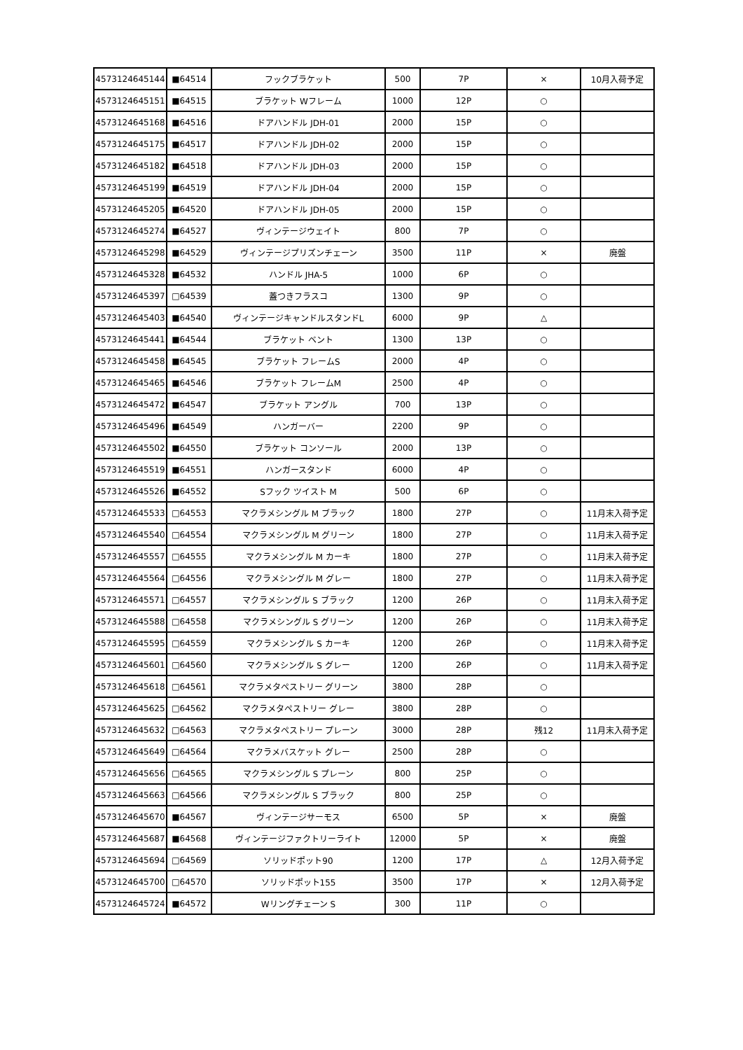| 4573124645144 | ■64514 | フックブラケット | 500 | 7P | × | 10月入荷予定 |
| 4573124645151 | ■64515 | ブラケット Wフレーム | 1000 | 12P | ○ | |
| 4573124645168 | ■64516 | ドアハンドル JDH-01 | 2000 | 15P | ○ | |
| 4573124645175 | ■64517 | ドアハンドル JDH-02 | 2000 | 15P | ○ | |
| 4573124645182 | ■64518 | ドアハンドル JDH-03 | 2000 | 15P | ○ | |
| 4573124645199 | ■64519 | ドアハンドル JDH-04 | 2000 | 15P | ○ | |
| 4573124645205 | ■64520 | ドアハンドル JDH-05 | 2000 | 15P | ○ | |
| 4573124645274 | ■64527 | ヴィンテージウェイト | 800 | 7P | ○ | |
| 4573124645298 | ■64529 | ヴィンテージプリズンチェーン | 3500 | 11P | × | 廃盤 |
| 4573124645328 | ■64532 | ハンドル JHA-5 | 1000 | 6P | ○ | |
| 4573124645397 | □64539 | 蓋つきフラスコ | 1300 | 9P | ○ | |
| 4573124645403 | ■64540 | ヴィンテージキャンドルスタンドL | 6000 | 9P | △ | |
| 4573124645441 | ■64544 | ブラケット ベント | 1300 | 13P | ○ | |
| 4573124645458 | ■64545 | ブラケット フレームS | 2000 | 4P | ○ | |
| 4573124645465 | ■64546 | ブラケット フレームM | 2500 | 4P | ○ | |
| 4573124645472 | ■64547 | ブラケット アングル | 700 | 13P | ○ | |
| 4573124645496 | ■64549 | ハンガーバー | 2200 | 9P | ○ | |
| 4573124645502 | ■64550 | ブラケット コンソール | 2000 | 13P | ○ | |
| 4573124645519 | ■64551 | ハンガースタンド | 6000 | 4P | ○ | |
| 4573124645526 | ■64552 | Sフック ツイスト M | 500 | 6P | ○ | |
| 4573124645533 | □64553 | マクラメシングル M ブラック | 1800 | 27P | ○ | 11月末入荷予定 |
| 4573124645540 | □64554 | マクラメシングル M グリーン | 1800 | 27P | ○ | 11月末入荷予定 |
| 4573124645557 | □64555 | マクラメシングル M カーキ | 1800 | 27P | ○ | 11月末入荷予定 |
| 4573124645564 | □64556 | マクラメシングル M グレー | 1800 | 27P | ○ | 11月末入荷予定 |
| 4573124645571 | □64557 | マクラメシングル S ブラック | 1200 | 26P | ○ | 11月末入荷予定 |
| 4573124645588 | □64558 | マクラメシングル S グリーン | 1200 | 26P | ○ | 11月末入荷予定 |
| 4573124645595 | □64559 | マクラメシングル S カーキ | 1200 | 26P | ○ | 11月末入荷予定 |
| 4573124645601 | □64560 | マクラメシングル S グレー | 1200 | 26P | ○ | 11月末入荷予定 |
| 4573124645618 | □64561 | マクラメタペストリー グリーン | 3800 | 28P | ○ | |
| 4573124645625 | □64562 | マクラメタペストリー グレー | 3800 | 28P | ○ | |
| 4573124645632 | □64563 | マクラメタペストリー プレーン | 3000 | 28P | 残12 | 11月末入荷予定 |
| 4573124645649 | □64564 | マクラメバスケット グレー | 2500 | 28P | ○ | |
| 4573124645656 | □64565 | マクラメシングル S プレーン | 800 | 25P | ○ | |
| 4573124645663 | □64566 | マクラメシングル S ブラック | 800 | 25P | ○ | |
| 4573124645670 | ■64567 | ヴィンテージサーモス | 6500 | 5P | × | 廃盤 |
| 4573124645687 | ■64568 | ヴィンテージファクトリーライト | 12000 | 5P | × | 廃盤 |
| 4573124645694 | □64569 | ソリッドポット90 | 1200 | 17P | △ | 12月入荷予定 |
| 4573124645700 | □64570 | ソリッドポット155 | 3500 | 17P | × | 12月入荷予定 |
| 4573124645724 | ■64572 | Wリングチェーン S | 300 | 11P | ○ | |